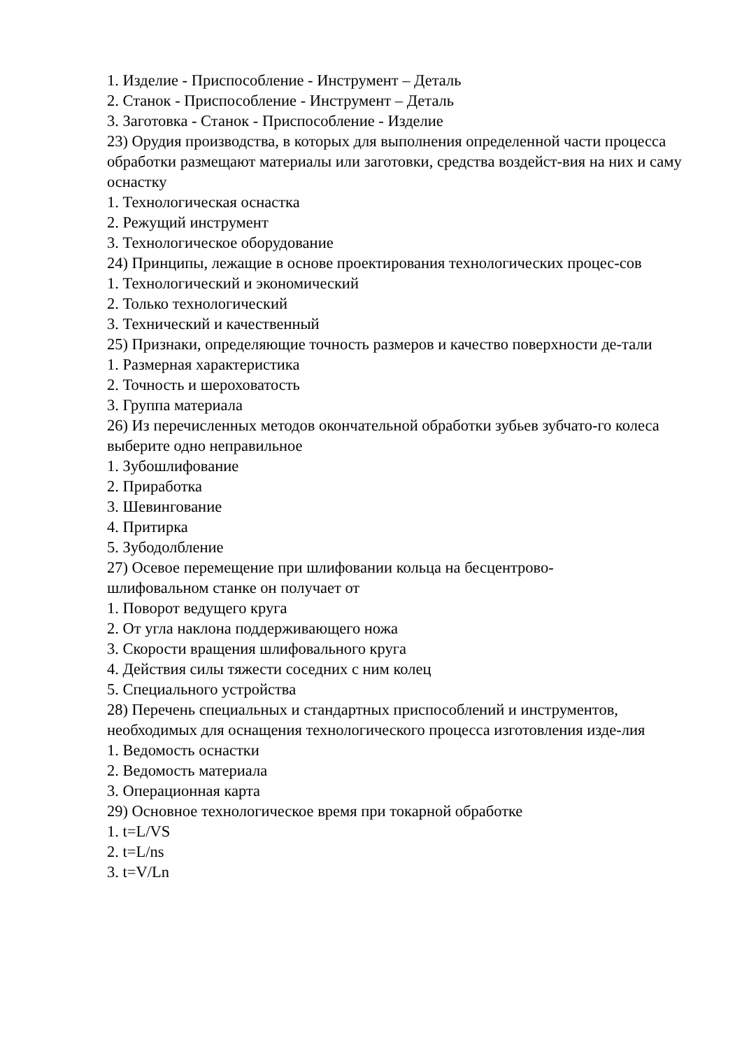1. Изделие - Приспособление - Инструмент – Деталь
2. Станок - Приспособление - Инструмент – Деталь
3. Заготовка - Станок - Приспособление - Изделие
23) Орудия производства, в которых для выполнения определенной части процесса обработки размещают материалы или заготовки, средства воздейст-вия на них и саму оснастку
1. Технологическая оснастка
2. Режущий инструмент
3. Технологическое оборудование
24) Принципы, лежащие в основе проектирования технологических процес-сов
1. Технологический и экономический
2. Только технологический
3. Технический и качественный
25) Признаки, определяющие точность размеров и качество поверхности де-тали
1. Размерная характеристика
2. Точность и шероховатость
3. Группа материала
26) Из перечисленных методов окончательной обработки зубьев зубчато-го колеса выберите одно неправильное
1. Зубошлифование
2. Приработка
3. Шевингование
4. Притирка
5. Зубодолбление
27) Осевое перемещение при шлифовании кольца на бесцентрово-
шлифовальном станке он получает от
1. Поворот ведущего круга
2. От угла наклона поддерживающего ножа
3. Скорости вращения шлифовального круга
4. Действия силы тяжести соседних с ним колец
5. Специального устройства
28) Перечень специальных и стандартных приспособлений и инструментов, необходимых для оснащения технологического процесса изготовления изде-лия
1. Ведомость оснастки
2. Ведомость материала
3. Операционная карта
29) Основное технологическое время при токарной обработке
1. t=L/VS
2. t=L/ns
3. t=V/Ln